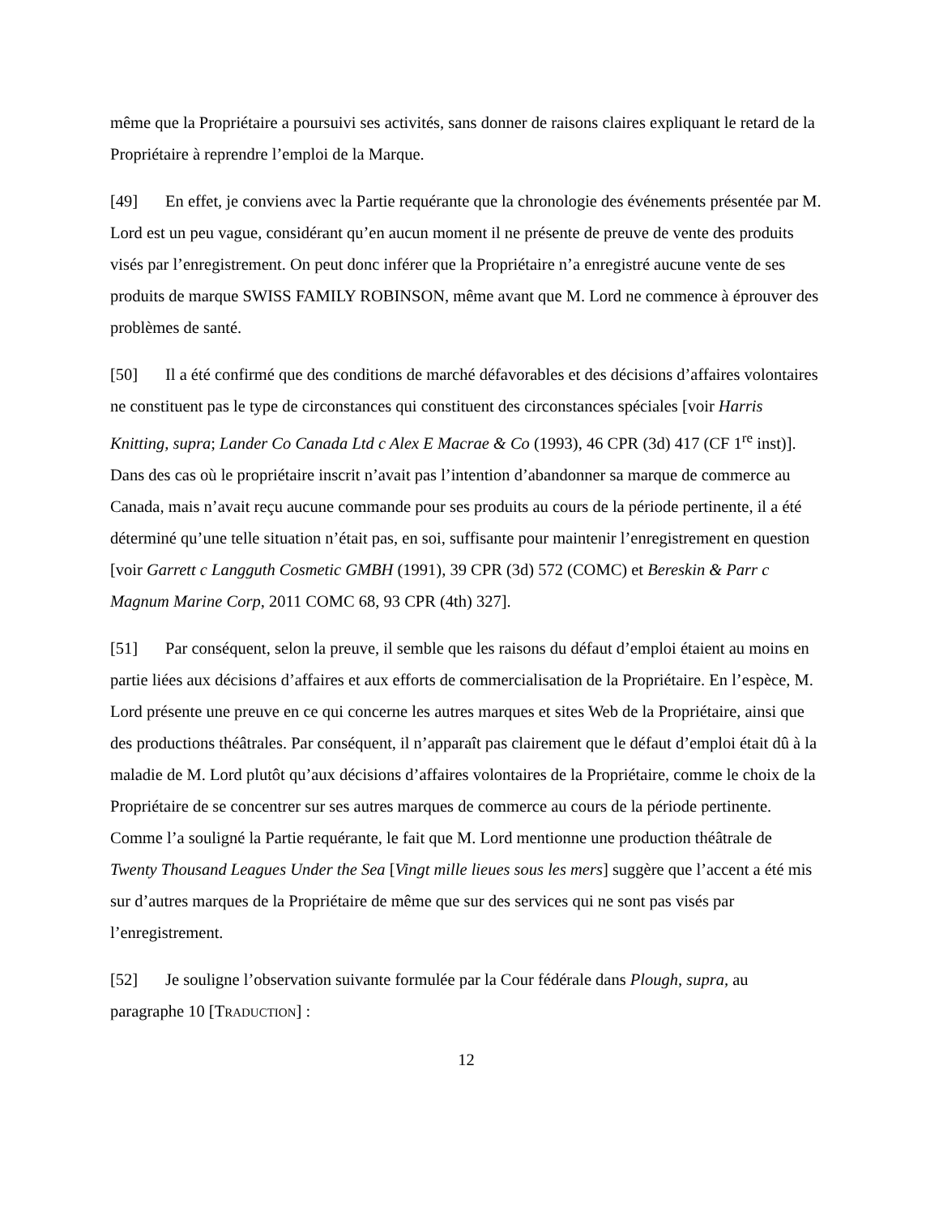même que la Propriétaire a poursuivi ses activités, sans donner de raisons claires expliquant le retard de la Propriétaire à reprendre l’emploi de la Marque.
[49] En effet, je conviens avec la Partie requérante que la chronologie des événements présentée par M. Lord est un peu vague, considérant qu’en aucun moment il ne présente de preuve de vente des produits visés par l’enregistrement. On peut donc inférer que la Propriétaire n’a enregistré aucune vente de ses produits de marque SWISS FAMILY ROBINSON, même avant que M. Lord ne commence à éprouver des problèmes de santé.
[50] Il a été confirmé que des conditions de marché défavorables et des décisions d’affaires volontaires ne constituent pas le type de circonstances qui constituent des circonstances spéciales [voir Harris Knitting, supra; Lander Co Canada Ltd c Alex E Macrae & Co (1993), 46 CPR (3d) 417 (CF 1<sup>re</sup> inst)]. Dans des cas où le propriétaire inscrit n’avait pas l’intention d’abandonner sa marque de commerce au Canada, mais n’avait reçu aucune commande pour ses produits au cours de la période pertinente, il a été déterminé qu’une telle situation n’était pas, en soi, suffisante pour maintenir l’enregistrement en question [voir Garrett c Langguth Cosmetic GMBH (1991), 39 CPR (3d) 572 (COMC) et Bereskin & Parr c Magnum Marine Corp, 2011 COMC 68, 93 CPR (4th) 327].
[51] Par conséquent, selon la preuve, il semble que les raisons du défaut d’emploi étaient au moins en partie liées aux décisions d’affaires et aux efforts de commercialisation de la Propriétaire. En l’espèce, M. Lord présente une preuve en ce qui concerne les autres marques et sites Web de la Propriétaire, ainsi que des productions théâtrales. Par conséquent, il n’apparaît pas clairement que le défaut d’emploi était dû à la maladie de M. Lord plutôt qu’aux décisions d’affaires volontaires de la Propriétaire, comme le choix de la Propriétaire de se concentrer sur ses autres marques de commerce au cours de la période pertinente. Comme l’a souligné la Partie requérante, le fait que M. Lord mentionne une production théâtrale de Twenty Thousand Leagues Under the Sea [Vingt mille lieues sous les mers] suggère que l’accent a été mis sur d’autres marques de la Propriétaire de même que sur des services qui ne sont pas visés par l’enregistrement.
[52] Je souligne l’observation suivante formulée par la Cour fédérale dans Plough, supra, au paragraphe 10 [TRADUCTION] :
12